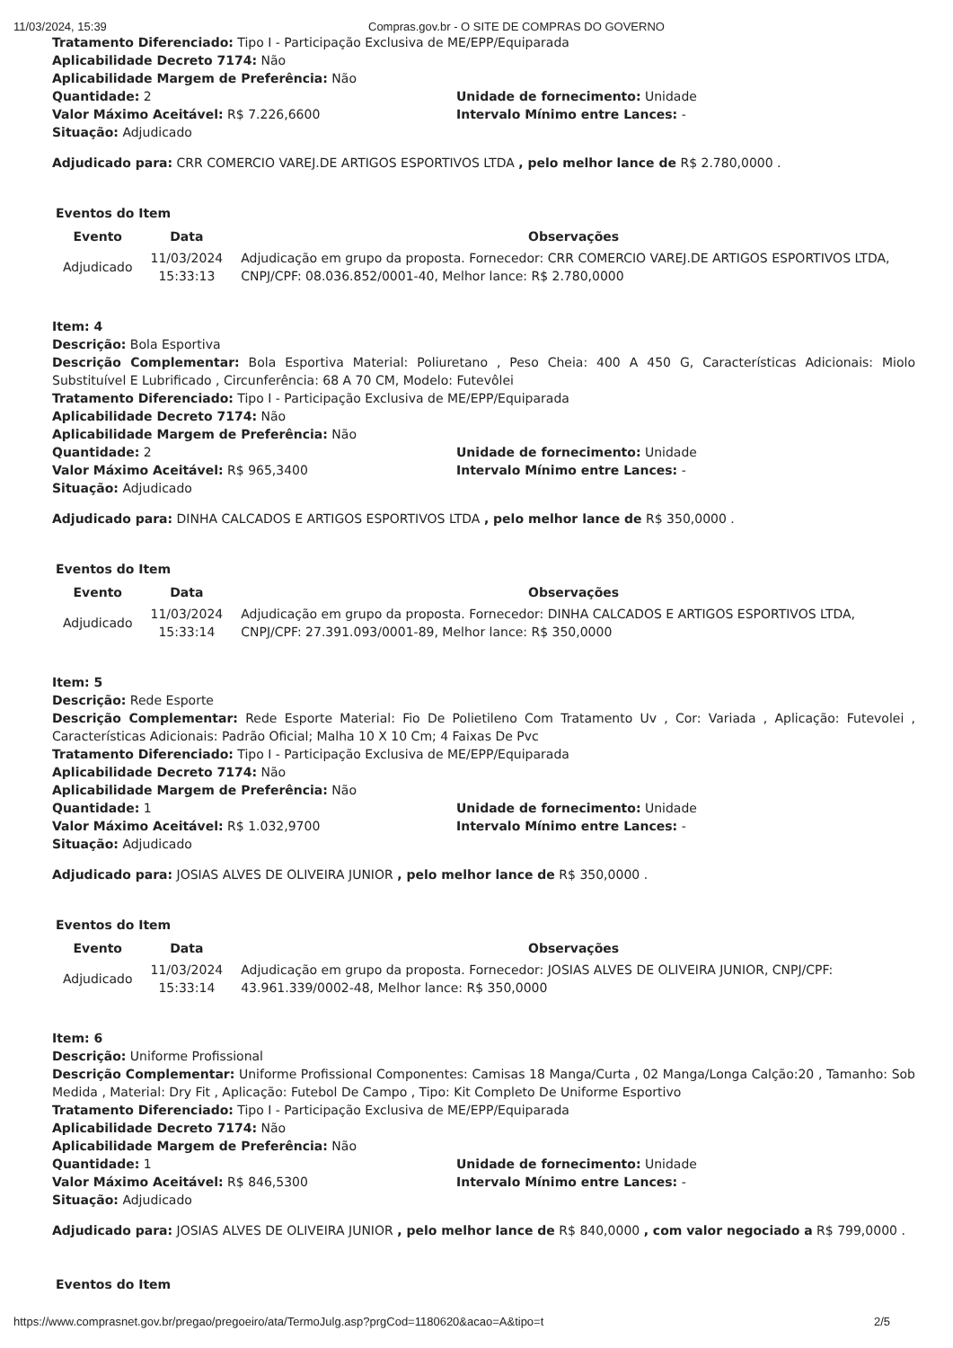11/03/2024, 15:39 Compras.gov.br - O SITE DE COMPRAS DO GOVERNO
Tratamento Diferenciado: Tipo I - Participação Exclusiva de ME/EPP/Equiparada
Aplicabilidade Decreto 7174: Não
Aplicabilidade Margem de Preferência: Não
Quantidade: 2 Unidade de fornecimento: Unidade
Valor Máximo Aceitável: R$ 7.226,6600 Intervalo Mínimo entre Lances: -
Situação: Adjudicado
Adjudicado para: CRR COMERCIO VAREJ.DE ARTIGOS ESPORTIVOS LTDA , pelo melhor lance de R$ 2.780,0000 .
Eventos do Item
| Evento | Data | Observações |
| --- | --- | --- |
| Adjudicado | 11/03/2024 15:33:13 | Adjudicação em grupo da proposta. Fornecedor: CRR COMERCIO VAREJ.DE ARTIGOS ESPORTIVOS LTDA, CNPJ/CPF: 08.036.852/0001-40, Melhor lance: R$ 2.780,0000 |
Item: 4
Descrição: Bola Esportiva
Descrição Complementar: Bola Esportiva Material: Poliuretano , Peso Cheia: 400 A 450 G, Características Adicionais: Miolo Substituível E Lubrificado , Circunferência: 68 A 70 CM, Modelo: Futevôlei
Tratamento Diferenciado: Tipo I - Participação Exclusiva de ME/EPP/Equiparada
Aplicabilidade Decreto 7174: Não
Aplicabilidade Margem de Preferência: Não
Quantidade: 2 Unidade de fornecimento: Unidade
Valor Máximo Aceitável: R$ 965,3400 Intervalo Mínimo entre Lances: -
Situação: Adjudicado
Adjudicado para: DINHA CALCADOS E ARTIGOS ESPORTIVOS LTDA , pelo melhor lance de R$ 350,0000 .
Eventos do Item
| Evento | Data | Observações |
| --- | --- | --- |
| Adjudicado | 11/03/2024 15:33:14 | Adjudicação em grupo da proposta. Fornecedor: DINHA CALCADOS E ARTIGOS ESPORTIVOS LTDA, CNPJ/CPF: 27.391.093/0001-89, Melhor lance: R$ 350,0000 |
Item: 5
Descrição: Rede Esporte
Descrição Complementar: Rede Esporte Material: Fio De Polietileno Com Tratamento Uv , Cor: Variada , Aplicação: Futevolei , Características Adicionais: Padrão Oficial; Malha 10 X 10 Cm; 4 Faixas De Pvc
Tratamento Diferenciado: Tipo I - Participação Exclusiva de ME/EPP/Equiparada
Aplicabilidade Decreto 7174: Não
Aplicabilidade Margem de Preferência: Não
Quantidade: 1 Unidade de fornecimento: Unidade
Valor Máximo Aceitável: R$ 1.032,9700 Intervalo Mínimo entre Lances: -
Situação: Adjudicado
Adjudicado para: JOSIAS ALVES DE OLIVEIRA JUNIOR , pelo melhor lance de R$ 350,0000 .
Eventos do Item
| Evento | Data | Observações |
| --- | --- | --- |
| Adjudicado | 11/03/2024 15:33:14 | Adjudicação em grupo da proposta. Fornecedor: JOSIAS ALVES DE OLIVEIRA JUNIOR, CNPJ/CPF: 43.961.339/0002-48, Melhor lance: R$ 350,0000 |
Item: 6
Descrição: Uniforme Profissional
Descrição Complementar: Uniforme Profissional Componentes: Camisas 18 Manga/Curta , 02 Manga/Longa Calção:20 , Tamanho: Sob Medida , Material: Dry Fit , Aplicação: Futebol De Campo , Tipo: Kit Completo De Uniforme Esportivo
Tratamento Diferenciado: Tipo I - Participação Exclusiva de ME/EPP/Equiparada
Aplicabilidade Decreto 7174: Não
Aplicabilidade Margem de Preferência: Não
Quantidade: 1 Unidade de fornecimento: Unidade
Valor Máximo Aceitável: R$ 846,5300 Intervalo Mínimo entre Lances: -
Situação: Adjudicado
Adjudicado para: JOSIAS ALVES DE OLIVEIRA JUNIOR , pelo melhor lance de R$ 840,0000 , com valor negociado a R$ 799,0000 .
Eventos do Item
https://www.comprasnet.gov.br/pregao/pregoeiro/ata/TermoJulg.asp?prgCod=1180620&acao=A&tipo=t 2/5